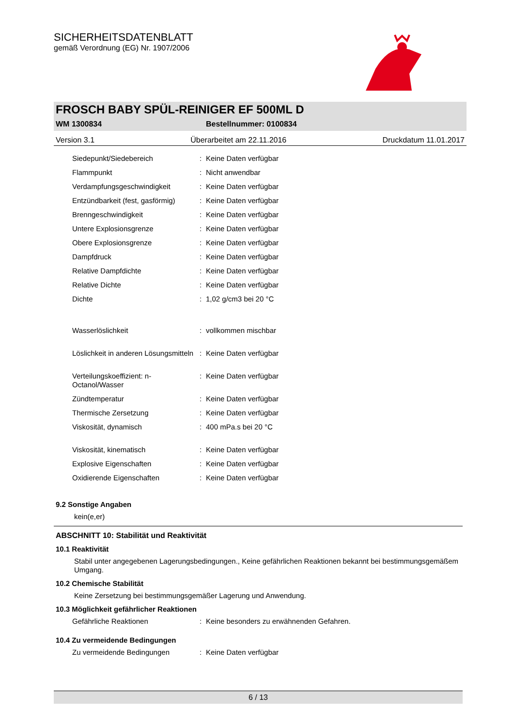SICHERHEITSDATENBLATT
gemäß Verordnung (EG) Nr. 1907/2006
FROSCH BABY SPÜL-REINIGER EF 500ML D
WM 1300834 Bestellnummer: 0100834
Version 3.1 Überarbeitet am 22.11.2016 Druckdatum 11.01.2017
| Siedepunkt/Siedebereich | : | Keine Daten verfügbar |
| Flammpunkt | : | Nicht anwendbar |
| Verdampfungsgeschwindigkeit | : | Keine Daten verfügbar |
| Entzündbarkeit (fest, gasförmig) | : | Keine Daten verfügbar |
| Brenngeschwindigkeit | : | Keine Daten verfügbar |
| Untere Explosionsgrenze | : | Keine Daten verfügbar |
| Obere Explosionsgrenze | : | Keine Daten verfügbar |
| Dampfdruck | : | Keine Daten verfügbar |
| Relative Dampfdichte | : | Keine Daten verfügbar |
| Relative Dichte | : | Keine Daten verfügbar |
| Dichte | : | 1,02 g/cm3 bei 20 °C |
| Wasserlöslichkeit | : | vollkommen mischbar |
| Löslichkeit in anderen Lösungsmitteln | : | Keine Daten verfügbar |
| Verteilungskoeffizient: n-Octanol/Wasser | : | Keine Daten verfügbar |
| Zündtemperatur | : | Keine Daten verfügbar |
| Thermische Zersetzung | : | Keine Daten verfügbar |
| Viskosität, dynamisch | : | 400 mPa.s bei 20 °C |
| Viskosität, kinematisch | : | Keine Daten verfügbar |
| Explosive Eigenschaften | : | Keine Daten verfügbar |
| Oxidierende Eigenschaften | : | Keine Daten verfügbar |
9.2 Sonstige Angaben
kein(e,er)
ABSCHNITT 10: Stabilität und Reaktivität
10.1 Reaktivität
Stabil unter angegebenen Lagerungsbedingungen., Keine gefährlichen Reaktionen bekannt bei bestimmungsgemäßem Umgang.
10.2 Chemische Stabilität
Keine Zersetzung bei bestimmungsgemäßer Lagerung und Anwendung.
10.3 Möglichkeit gefährlicher Reaktionen
| Gefährliche Reaktionen | : | Keine besonders zu erwähnenden Gefahren. |
10.4 Zu vermeidende Bedingungen
| Zu vermeidende Bedingungen | : | Keine Daten verfügbar |
6 / 13